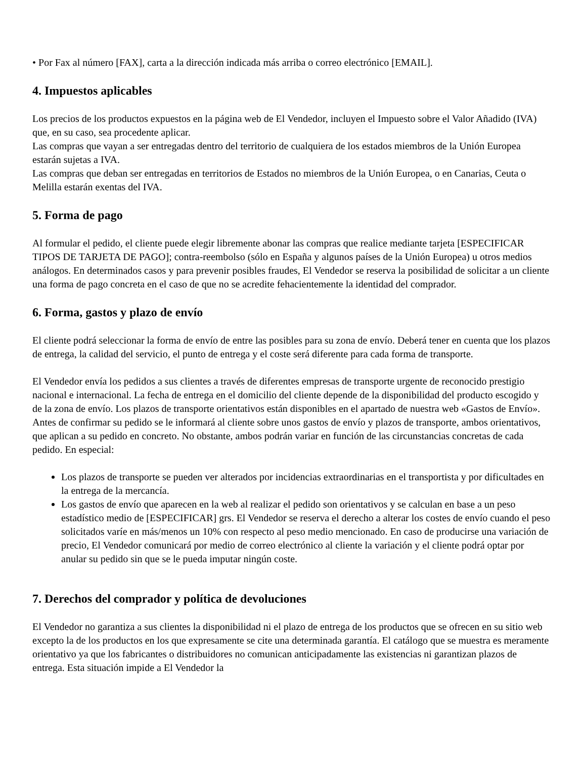• Por Fax al número [FAX], carta a la dirección indicada más arriba o correo electrónico [EMAIL].
4. Impuestos aplicables
Los precios de los productos expuestos en la página web de El Vendedor, incluyen el Impuesto sobre el Valor Añadido (IVA) que, en su caso, sea procedente aplicar.
Las compras que vayan a ser entregadas dentro del territorio de cualquiera de los estados miembros de la Unión Europea estarán sujetas a IVA.
Las compras que deban ser entregadas en territorios de Estados no miembros de la Unión Europea, o en Canarias, Ceuta o Melilla estarán exentas del IVA.
5. Forma de pago
Al formular el pedido, el cliente puede elegir libremente abonar las compras que realice mediante tarjeta [ESPECIFICAR TIPOS DE TARJETA DE PAGO]; contra-reembolso (sólo en España y algunos países de la Unión Europea) u otros medios análogos. En determinados casos y para prevenir posibles fraudes, El Vendedor se reserva la posibilidad de solicitar a un cliente una forma de pago concreta en el caso de que no se acredite fehacientemente la identidad del comprador.
6. Forma, gastos y plazo de envío
El cliente podrá seleccionar la forma de envío de entre las posibles para su zona de envío. Deberá tener en cuenta que los plazos de entrega, la calidad del servicio, el punto de entrega y el coste será diferente para cada forma de transporte.
El Vendedor envía los pedidos a sus clientes a través de diferentes empresas de transporte urgente de reconocido prestigio nacional e internacional. La fecha de entrega en el domicilio del cliente depende de la disponibilidad del producto escogido y de la zona de envío. Los plazos de transporte orientativos están disponibles en el apartado de nuestra web «Gastos de Envío». Antes de confirmar su pedido se le informará al cliente sobre unos gastos de envío y plazos de transporte, ambos orientativos, que aplican a su pedido en concreto. No obstante, ambos podrán variar en función de las circunstancias concretas de cada pedido. En especial:
Los plazos de transporte se pueden ver alterados por incidencias extraordinarias en el transportista y por dificultades en la entrega de la mercancía.
Los gastos de envío que aparecen en la web al realizar el pedido son orientativos y se calculan en base a un peso estadístico medio de [ESPECIFICAR] grs. El Vendedor se reserva el derecho a alterar los costes de envío cuando el peso solicitados varíe en más/menos un 10% con respecto al peso medio mencionado. En caso de producirse una variación de precio, El Vendedor comunicará por medio de correo electrónico al cliente la variación y el cliente podrá optar por anular su pedido sin que se le pueda imputar ningún coste.
7. Derechos del comprador y política de devoluciones
El Vendedor no garantiza a sus clientes la disponibilidad ni el plazo de entrega de los productos que se ofrecen en su sitio web excepto la de los productos en los que expresamente se cite una determinada garantía. El catálogo que se muestra es meramente orientativo ya que los fabricantes o distribuidores no comunican anticipadamente las existencias ni garantizan plazos de entrega. Esta situación impide a El Vendedor la